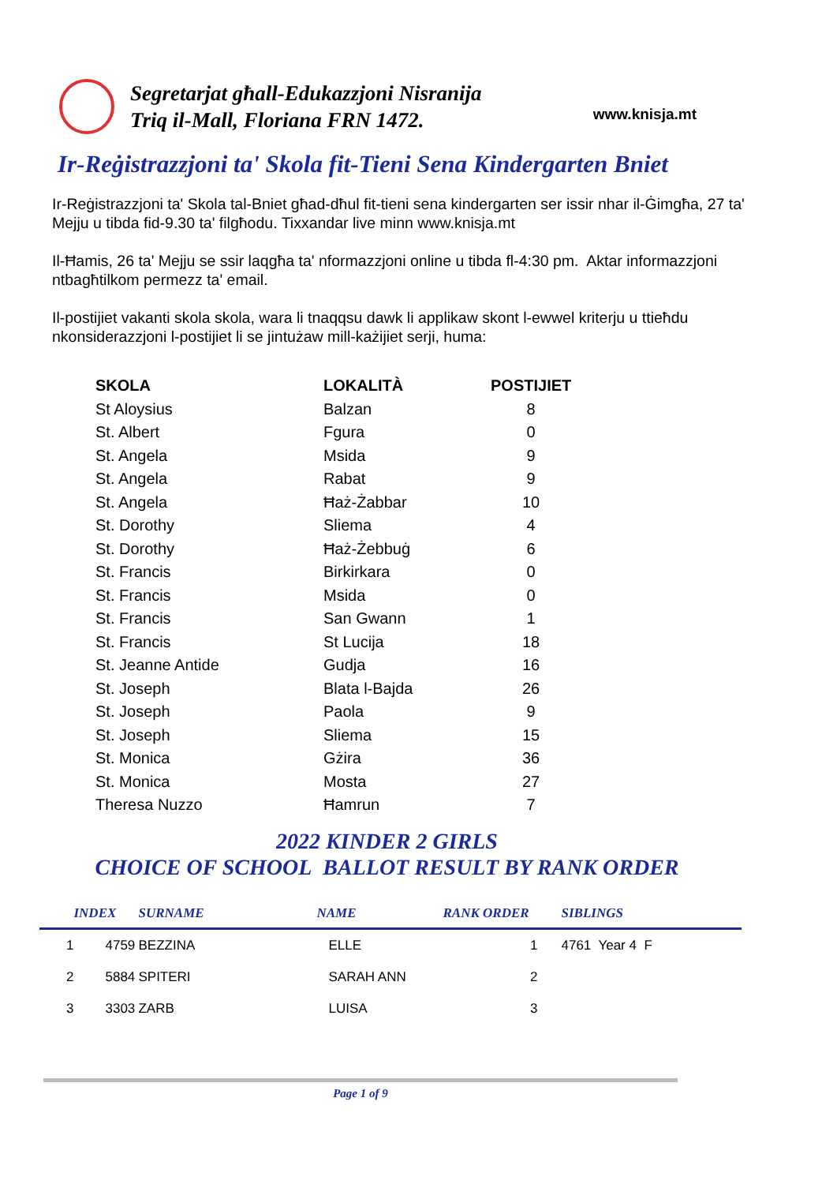Segretarjat għall-Edukazzjoni Nisranija
Triq il-Mall, Floriana FRN 1472.
www.knisja.mt
Ir-Reġistrazzjoni ta' Skola fit-Tieni Sena Kindergarten Bniet
Ir-Reġistrazzjoni ta' Skola tal-Bniet għad-dħul fit-tieni sena kindergarten ser issir nhar il-Ġimgħa, 27 ta' Mejju u tibda fid-9.30 ta' filgħodu. Tixxandar live minn www.knisja.mt
Il-Ħamis, 26 ta' Mejju se ssir laqgħa ta' nformazzjoni online u tibda fl-4:30 pm. Aktar informazzjoni ntbagħtilkom permezz ta' email.
Il-postijiet vakanti skola skola, wara li tnaqqsu dawk li applikaw skont l-ewwel kriterju u ttieħdu nkonsiderazzjoni l-postijiet li se jintużaw mill-każijiet serji, huma:
| SKOLA | LOKALITÀ | POSTIJIET |
| --- | --- | --- |
| St Aloysius | Balzan | 8 |
| St. Albert | Fgura | 0 |
| St. Angela | Msida | 9 |
| St. Angela | Rabat | 9 |
| St. Angela | Ħaż-Żabbar | 10 |
| St. Dorothy | Sliema | 4 |
| St. Dorothy | Ħaż-Żebbuġ | 6 |
| St. Francis | Birkirkara | 0 |
| St. Francis | Msida | 0 |
| St. Francis | San Gwann | 1 |
| St. Francis | St Lucija | 18 |
| St. Jeanne Antide | Gudja | 16 |
| St. Joseph | Blata l-Bajda | 26 |
| St. Joseph | Paola | 9 |
| St. Joseph | Sliema | 15 |
| St. Monica | Gżira | 36 |
| St. Monica | Mosta | 27 |
| Theresa Nuzzo | Ħamrun | 7 |
2022 KINDER 2 GIRLS
CHOICE OF SCHOOL BALLOT RESULT BY RANK ORDER
| | INDEX | SURNAME | NAME | RANK ORDER | SIBLINGS |
| --- | --- | --- | --- | --- | --- |
| 1 | 4759 | BEZZINA | ELLE | 1 | 4761 Year 4 F |
| 2 | 5884 | SPITERI | SARAH ANN | 2 | |
| 3 | 3303 | ZARB | LUISA | 3 | |
Page 1 of 9